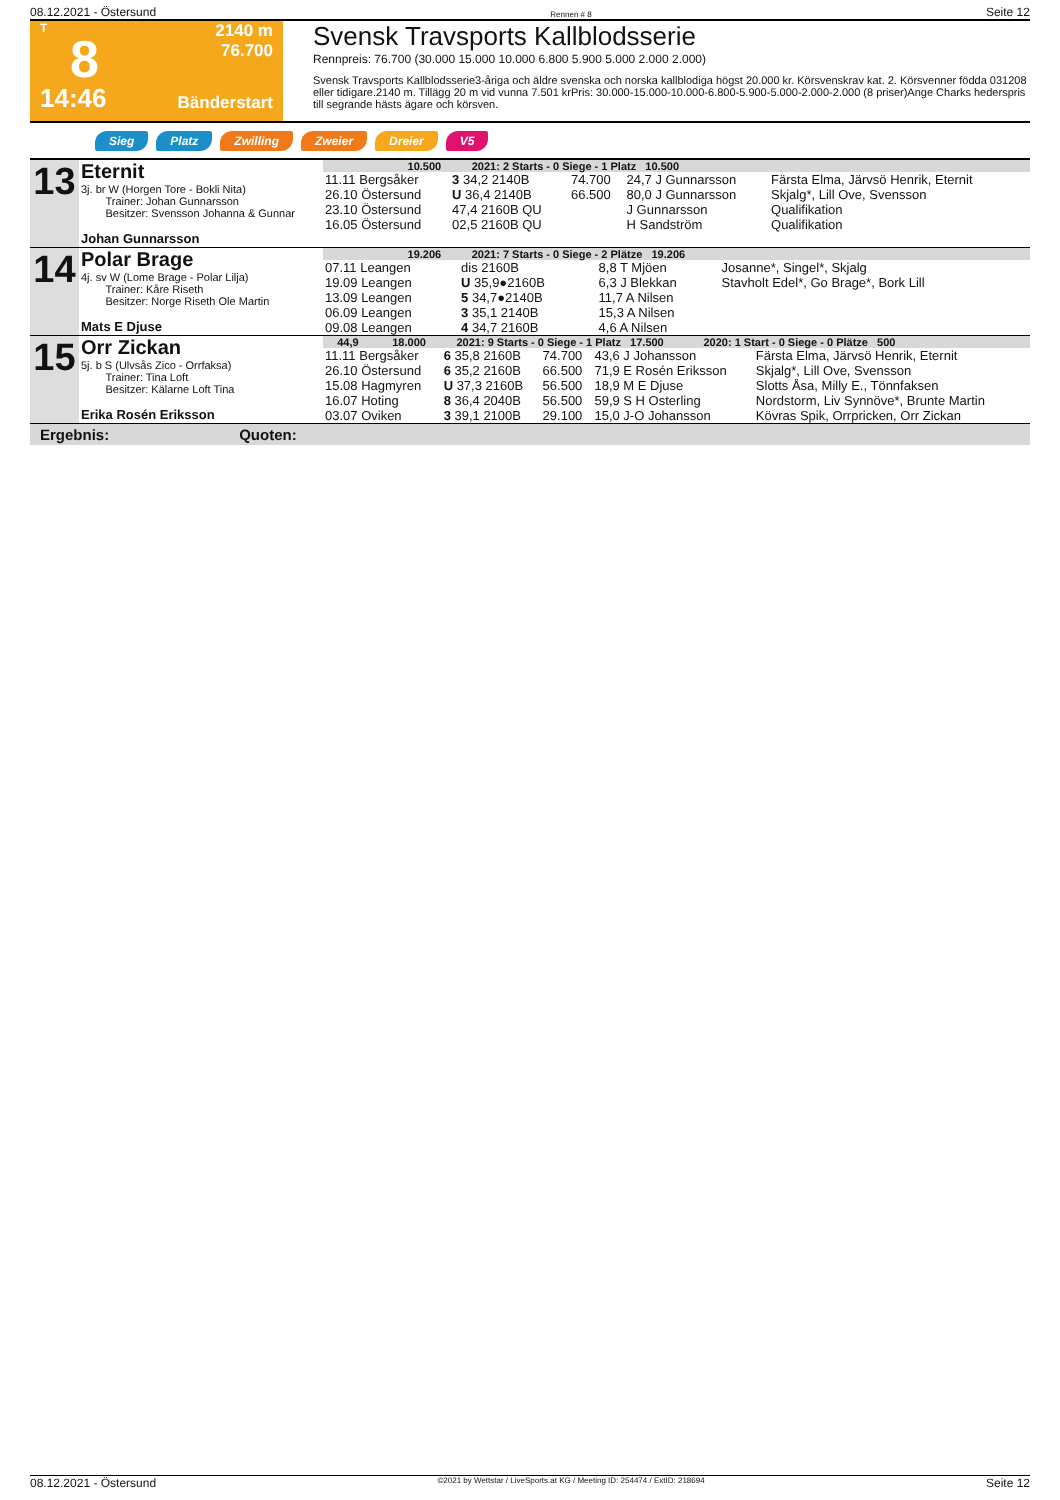08.12.2021 - Östersund Rennen # 8 Seite 12
T
8
14:46
2140 m
76.700
Bänderstart
Svensk Travsports Kallblodsserie
Rennpreis: 76.700 (30.000 15.000 10.000 6.800 5.900 5.000 2.000 2.000)
Svensk Travsports Kallblodsserie3-åriga och äldre svenska och norska kallblodiga högst 20.000 kr. Körsvenskrav kat. 2. Körsvenner födda 031208 eller tidigare.2140 m. Tillägg 20 m vid vunna 7.501 krPris: 30.000-15.000-10.000-6.800-5.900-5.000-2.000-2.000 (8 priser)Ange Charks hederspris till segrande hästs ägare och körsven.
Sieg Platz Zwilling Zweier Dreier V5
| 13 | Eternit 3j. br W (Horgen Tore - Bokli Nita) Trainer: Johan Gunnarsson Besitzer: Svensson Johanna & Gunnar Johan Gunnarsson | 10.500 2021: 2 Starts - 0 Siege - 1 Platz 10.500 | | | | |
| | | 11.11 Bergsåker | 3 34,2 2140B | 74.700 | 24,7 J Gunnarsson | Färsta Elma, Järvsö Henrik, Eternit |
| | | 26.10 Östersund | U 36,4 2140B | 66.500 | 80,0 J Gunnarsson | Skjalg*, Lill Ove, Svensson |
| | | 23.10 Östersund | 47,4 2160B QU | | J Gunnarsson | Qualifikation |
| | | 16.05 Östersund | 02,5 2160B QU | | H Sandström | Qualifikation |
| 14 | Polar Brage 4j. sv W (Lome Brage - Polar Lilja) Trainer: Kåre Riseth Besitzer: Norge Riseth Ole Martin Mats E Djuse | 19.206 2021: 7 Starts - 0 Siege - 2 Plätze 19.206 | | | | |
| | | 07.11 Leangen | dis 2160B | | 8,8 T Mjöen | Josanne*, Singel*, Skjalg |
| | | 19.09 Leangen | U 35,9●2160B | | 6,3 J Blekkan | Stavholt Edel*, Go Brage*, Bork Lill |
| | | 13.09 Leangen | 5 34,7●2140B | | 11,7 A Nilsen | |
| | | 06.09 Leangen | 3 35,1 2140B | | 15,3 A Nilsen | |
| | | 09.08 Leangen | 4 34,7 2160B | | 4,6 A Nilsen | |
| 15 | Orr Zickan 5j. b S (Ulvsås Zico - Orrfaksa) Trainer: Tina Loft Besitzer: Kälarne Loft Tina Erika Rosén Eriksson | 44,9 18.000 2021: 9 Starts - 0 Siege - 1 Platz 17.500 2020: 1 Start - 0 Siege - 0 Plätze 500 | | | | |
| | | 11.11 Bergsåker | 6 35,8 2160B | 74.700 | 43,6 J Johansson | Färsta Elma, Järvsö Henrik, Eternit |
| | | 26.10 Östersund | 6 35,2 2160B | 66.500 | 71,9 E Rosén Eriksson | Skjalg*, Lill Ove, Svensson |
| | | 15.08 Hagmyren | U 37,3 2160B | 56.500 | 18,9 M E Djuse | Slotts Åsa, Milly E., Tönnfaksen |
| | | 16.07 Hoting | 8 36,4 2040B | 56.500 | 59,9 S H Osterling | Nordstorm, Liv Synnöve*, Brunte Martin |
| | | 03.07 Oviken | 3 39,1 2100B | 29.100 | 15,0 J-O Johansson | Kövras Spik, Orrpricken, Orr Zickan |
Ergebnis: Quoten:
08.12.2021 - Östersund ©2021 by Wettstar / LiveSports.at KG / Meeting ID: 254474 / ExtID: 218694 Seite 12